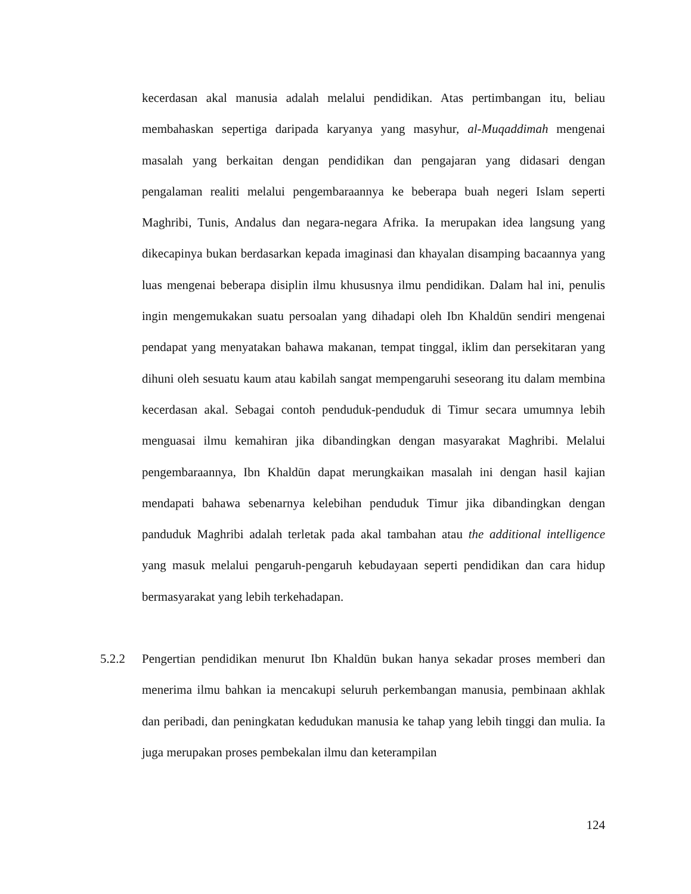kecerdasan akal manusia adalah melalui pendidikan. Atas pertimbangan itu, beliau membahaskan sepertiga daripada karyanya yang masyhur, al-Muqaddimah mengenai masalah yang berkaitan dengan pendidikan dan pengajaran yang didasari dengan pengalaman realiti melalui pengembaraannya ke beberapa buah negeri Islam seperti Maghribi, Tunis, Andalus dan negara-negara Afrika. Ia merupakan idea langsung yang dikecapinya bukan berdasarkan kepada imaginasi dan khayalan disamping bacaannya yang luas mengenai beberapa disiplin ilmu khususnya ilmu pendidikan. Dalam hal ini, penulis ingin mengemukakan suatu persoalan yang dihadapi oleh Ibn Khaldūn sendiri mengenai pendapat yang menyatakan bahawa makanan, tempat tinggal, iklim dan persekitaran yang dihuni oleh sesuatu kaum atau kabilah sangat mempengaruhi seseorang itu dalam membina kecerdasan akal. Sebagai contoh penduduk-penduduk di Timur secara umumnya lebih menguasai ilmu kemahiran jika dibandingkan dengan masyarakat Maghribi. Melalui pengembaraannya, Ibn Khaldūn dapat merungkaikan masalah ini dengan hasil kajian mendapati bahawa sebenarnya kelebihan penduduk Timur jika dibandingkan dengan panduduk Maghribi adalah terletak pada akal tambahan atau the additional intelligence yang masuk melalui pengaruh-pengaruh kebudayaan seperti pendidikan dan cara hidup bermasyarakat yang lebih terkehadapan.
5.2.2 Pengertian pendidikan menurut Ibn Khaldūn bukan hanya sekadar proses memberi dan menerima ilmu bahkan ia mencakupi seluruh perkembangan manusia, pembinaan akhlak dan peribadi, dan peningkatan kedudukan manusia ke tahap yang lebih tinggi dan mulia. Ia juga merupakan proses pembekalan ilmu dan keterampilan
124